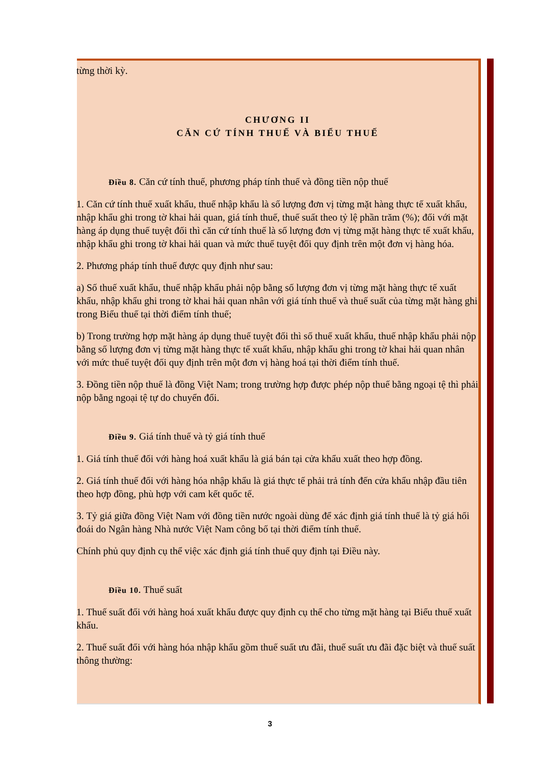từng thời kỳ.
CHƯƠNG II
CĂN CỨ TÍNH THUẾ VÀ BIỂU THUẾ
Điều 8. Căn cứ tính thuế, phương pháp tính thuế và đồng tiền nộp thuế
1. Căn cứ tính thuế xuất khẩu, thuế nhập khẩu là số lượng đơn vị từng mặt hàng thực tế xuất khẩu, nhập khẩu ghi trong tờ khai hải quan, giá tính thuế, thuế suất theo tỷ lệ phần trăm (%); đối với mặt hàng áp dụng thuế tuyệt đối thì căn cứ tính thuế là số lượng đơn vị từng mặt hàng thực tế xuất khẩu, nhập khẩu ghi trong tờ khai hải quan và mức thuế tuyệt đối quy định trên một đơn vị hàng hóa.
2. Phương pháp tính thuế được quy định như sau:
a) Số thuế xuất khẩu, thuế nhập khẩu phải nộp bằng số lượng đơn vị từng mặt hàng thực tế xuất khẩu, nhập khẩu ghi trong tờ khai hải quan nhân với giá tính thuế và thuế suất của từng mặt hàng ghi trong Biểu thuế tại thời điểm tính thuế;
b) Trong trường hợp mặt hàng áp dụng thuế tuyệt đối thì số thuế xuất khẩu, thuế nhập khẩu phải nộp bằng số lượng đơn vị từng mặt hàng thực tế xuất khẩu, nhập khẩu ghi trong tờ khai hải quan nhân với mức thuế tuyệt đối quy định trên một đơn vị hàng hoá tại thời điểm tính thuế.
3. Đồng tiền nộp thuế là đồng Việt Nam; trong trường hợp được phép nộp thuế bằng ngoại tệ thì phải nộp bằng ngoại tệ tự do chuyển đổi.
Điều 9. Giá tính thuế và tỷ giá tính thuế
1. Giá tính thuế đối với hàng hoá xuất khẩu là giá bán tại cửa khẩu xuất theo hợp đồng.
2. Giá tính thuế đối với hàng hóa nhập khẩu là giá thực tế phải trả tính đến cửa khẩu nhập đầu tiên theo hợp đồng, phù hợp với cam kết quốc tế.
3. Tỷ giá giữa đồng Việt Nam với đồng tiền nước ngoài dùng để xác định giá tính thuế là tỷ giá hối đoái do Ngân hàng Nhà nước Việt Nam công bố tại thời điểm tính thuế.
Chính phủ quy định cụ thể việc xác định giá tính thuế quy định tại Điều này.
Điều 10. Thuế suất
1. Thuế suất đối với hàng hoá xuất khẩu được quy định cụ thể cho từng mặt hàng tại Biểu thuế xuất khẩu.
2. Thuế suất đối với hàng hóa nhập khẩu gồm thuế suất ưu đãi, thuế suất ưu đãi đặc biệt và thuế suất thông thường:
3